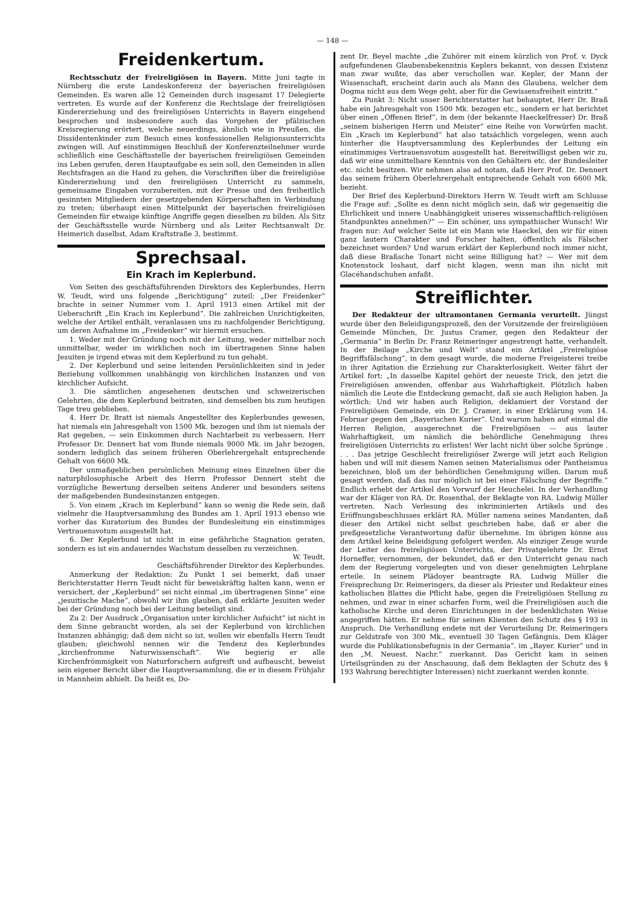— 148 —
Freidenkertum.
Rechtsschutz der Freireligiösen in Bayern. Mitte Juni tagte in Nürnberg die erste Landeskonferenz der bayerischen freireligiösen Gemeinden. Es waren alle 12 Gemeinden durch insgesamt 17 Delegierte vertreten. Es wurde auf der Konferenz die Rechtslage der freireligiösen Kindererziehung und des freireligiösen Unterrichts in Bayern eingehend besprochen und insbesondere auch das Vorgehen der pfälzischen Kreisregierung erörtert, welche neuerdings, ähnlich wie in Preußen, die Dissidentenkinder zum Besuch eines konfessionellen Religionsunterrichts zwingen will. Auf einstimmigen Beschluß der Konferenzteilnehmer wurde schließlich eine Geschäftsstelle der bayerischen freireligiösen Gemeinden ins Leben gerufen, deren Hauptaufgabe es sein soll, den Gemeinden in allen Rechtsfragen an die Hand zu gehen, die Vorschriften über die freireligiöse Kindererziehung und den freireligiösen Unterricht zu sammeln, gemeinsame Eingaben vorzubereiten, mit der Presse und den freiheitlich gesinnten Mitgliedern der gesetzgebenden Körperschaften in Verbindung zu treten; überhaupt einen Mittelpunkt der bayerischen freireligiösen Gemeinden für etwaige künftige Angriffe gegen dieselben zu bilden. Als Sitz der Geschäftsstelle wurde Nürnberg und als Leiter Rechtsanwalt Dr. Heimerich daselbst, Adam Kraftstraße 3, bestimmt.
Sprechsaal.
Ein Krach im Keplerbund.
Von Seiten des geschäftsführenden Direktors des Keplerbundes, Herrn W. Teudt, wird uns folgende „Berichtigung“ zuteil: „Der Freidenker“ brachte in seiner Nummer vom 1. April 1913 einen Artikel mit der Ueberschrift „Ein Krach im Keplerbund“. Die zahlreichen Unrichtigkeiten, welche der Artikel enthält, veranlassen uns zu nachfolgender Berichtigung, um deren Aufnahme im „Freidenker“ wir hiermit ersuchen.
1. Weder mit der Gründung noch mit der Leitung, weder mittelbar noch unmittelbar, weder im wirklichen noch im übertragenen Sinne haben Jesuiten je irgend etwas mit dem Keplerbund zu tun gehabt.
2. Der Keplerbund und seine leitenden Persönlichkeiten sind in jeder Beziehung vollkommen unabhängig von kirchlichen Instanzen und von kirchlicher Aufsicht.
3. Die sämtlichen angesehenen deutschen und schweizerischen Gelehrten, die dem Keplerbund beitraten, sind demselben bis zum heutigen Tage treu geblieben.
4. Herr Dr. Bratt ist niemals Angestellter des Keplerbundes gewesen, hat niemals ein Jahresgehalt von 1500 Mk. bezogen und ihm ist niemals der Rat gegeben, — sein Einkommen durch Nachtarbeit zu verbessern. Herr Professor Dr. Dennert hat vom Bunde niemals 9000 Mk. im Jahr bezogen, sondern lediglich das seinem früheren Oberlehrergehalt entsprechende Gehalt von 6600 Mk.
Der unmaßgeblichen persönlichen Meinung eines Einzelnen über die naturphilosophische Arbeit des Herrn Professor Dennert steht die vorzügliche Bewertung derselben seitens Anderer und besonders seitens der maßgebenden Bundesinstanzen entgegen.
5. Von einem „Krach im Keplerbund“ kann so wenig die Rede sein, daß vielmehr die Hauptversammlung des Bundes am 1. April 1913 ebenso wie vorher das Kuratorium des Bundes der Bundesleitung ein einstimmiges Vertrauensvotum ausgestellt hat.
6. Der Keplerbund ist nicht in eine gefährliche Stagnation geraten, sondern es ist ein andauerndes Wachstum desselben zu verzeichnen.
W. Teudt,
Geschäftsführender Direktor des Keplerbundes.
Anmerkung der Redaktion: Zu Punkt 1 sei bemerkt, daß unser Berichterstatter Herrn Teudt nicht für beweiskräftig halten kann, wenn er versichert, der „Keplerbund“ sei nicht einmal „im übertragenen Sinne“ eine „jesuitische Mache“, obwohl wir ihm glauben, daß erklärte Jesuiten weder bei der Gründung noch bei der Leitung beteiligt sind.
Zu 2: Der Ausdruck „Organisation unter kirchlicher Aufsicht“ ist nicht in dem Sinne gebraucht worden, als sei der Keplerbund von kirchlichen Instanzen abhängig; daß dem nicht so ist, wollen wir ebenfalls Herrn Teudt glauben; gleichwohl nennen wir die Tendenz des Keplerbundes „kirchenfromme Naturwissenschaft“. Wie begierig er alle Kirchenfrömmigkeit von Naturforschern aufgreift und aufbauscht, beweist sein eigener Bericht über die Hauptversammlung, die er in diesem Frühjahr in Mannheim abhielt. Da heißt es, Do-
zent Dr. Beyel machte „die Zuhörer mit einem kürzlich von Prof. v. Dyck aufgefundenen Glaubensbekenntnis Keplers bekannt, von dessen Existenz man zwar wußte, das aber verschollen war. Kepler, der Mann der Wissenschaft, erscheint darin auch als Mann des Glaubens, welcher dem Dogma nicht aus dem Wege geht, aber für die Gewissensfreiheit eintritt.“
Zu Punkt 3: Nicht unser Berichterstatter hat behauptet, Herr Dr. Braß habe ein Jahresgehalt von 1500 Mk. bezogen etc., sondern er hat berichtet über einen „Offenen Brief“, in dem (der bekannte Haeckelfresser) Dr. Braß „seinem bisherigen Herrn und Meister“ eine Reihe von Vorwürfen macht. Ein „Krach im Keplerbund“ hat also tatsächlich vorgelegen, wenn auch hinterher die Hauptversammlung des Keplerbundes der Leitung ein einstimmiges Vertrauensvotum ausgestellt hat. Bereitwilligst geben wir zu, daß wir eine unmittelbare Kenntnis von den Gehältern etc. der Bundesleiter etc. nicht besitzen. Wir nehmen also ad notam, daß Herr Prof. Dr. Dennert das seinem frühern Oberlehrergehalt entsprechende Gehalt von 6600 Mk. bezieht.
Der Brief des Keplerbund-Direktors Herrn W. Teudt wirft am Schlusse die Frage auf: „Sollte es denn nicht möglich sein, daß wir gegenseitig die Ehrlichkeit und innere Unabhängigkeit unseres wissenschaftlich-religiösen Standpunktes annehmen?“ — Ein schöner, uns sympathischer Wunsch! Wir fragen nur: Auf welcher Seite ist ein Mann wie Haeckel, den wir für einen ganz lautern Charakter und Forscher halten, öffentlich als Fälscher bezeichnet worden? Und warum erklärt der Keplerbund noch immer nicht, daß diese Braßsche Tonart nicht seine Billigung hat? — Wer mit dem Knotenstock loshaut, darf nicht klagen, wenn man ihn nicht mit Glacéhandschuhen anfaßt.
Streiflichter.
Der Redakteur der ultramontanen Germania verurteilt. Jüngst wurde über den Beleidigungsprozeß, den der Vorsitzende der freireligiösen Gemeinde München, Dr. Justus Cramer, gegen den Redakteur der „Germania“ in Berlin Dr. Franz Reimeringer angestrengt hatte, verhandelt. In der Beilage „Kirche und Welt“ stand ein Artikel „Freireligiöse Begriffsfälschung“, in dem gesagt wurde, die moderne Freigeisterei treibe in ihrer Agitation die Erziehung zur Charakterlosigkeit. Weiter fährt der Artikel fort: „In dasselbe Kapitel gehört der neueste Trick, den jetzt die Freireligiösen anwenden, offenbar aus Wahrhaftigkeit. Plötzlich haben nämlich die Leute die Entdeckung gemacht, daß sie auch Religion haben. Ja wörtlich: Und wir haben auch Religion, deklamiert der Vorstand der Freireligiösen Gemeinde, ein Dr. J. Cramer, in einer Erklärung vom 14. Februar gegen den „Bayerischen Kurier“. Und warum haben auf einmal die Herren Religion, ausgerechnet die Freireligiösen — aus lauter Wahrhaftigkeit, um nämlich die behördliche Genehmigung ihres freireligiösen Unterrichts zu erlisten! Wer lacht nicht über solche Sprünge . . . . Das jetzige Geschlecht freireligiöser Zwerge will jetzt auch Religion haben und will mit diesem Namen seinen Materialismus oder Pantheismus bezeichnen, bloß um der behördlichen Genehmigung willen. Darum muß gesagt werden, daß das nur möglich ist bei einer Fälschung der Begriffe.“ Endlich erhebt der Artikel den Vorwurf der Heuchelei. In der Verhandlung war der Kläger von RA. Dr. Rosenthal, der Beklagte von RA. Ludwig Müller vertreten. Nach Verlesung des inkriminierten Artikels und des Eröffnungsbeschlusses erklärt RA. Müller namens seines Mandanten, daß dieser den Artikel nicht selbst geschrieben habe, daß er aber die preßgesetzliche Verantwortung dafür übernehme. Im übrigen könne aus dem Artikel keine Beleidigung gefolgert werden. Als einziger Zeuge wurde der Leiter des freireligiösen Unterrichts, der Privatgelehrte Dr. Ernst Horneffer, vernommen, der bekundet, daß er den Unterricht genau nach dem der Regierung vorgelegten und von dieser genehmigten Lehrplane erteile. In seinem Plädoyer beantragte RA. Ludwig Müller die Freisprechung Dr. Reimeringers, da dieser als Priester und Redakteur eines katholischen Blattes die Pflicht habe, gegen die Freireligiösen Stellung zu nehmen, und zwar in einer scharfen Form, weil die Freireligiösen auch die katholische Kirche und deren Einrichtungen in der bedenklichsten Weise angegriffen hätten. Er nehme für seinen Klienten den Schutz des § 193 in Anspruch. Die Verhandlung endete mit der Verurteilung Dr. Reimeringers zur Geldstrafe von 300 Mk., eventuell 30 Tagen Gefängnis. Dem Kläger wurde die Publikationsbefugnis in der Germania“. im „Bayer. Kurier“ und in den „M. Neuest. Nachr.“ zuerkannt. Das Gericht kam in seinen Urteilsgründen zu der Anschauung, daß dem Beklagten der Schutz des § 193 Wahrung berechtigter Interessen) nicht zuerkannt werden konnte.